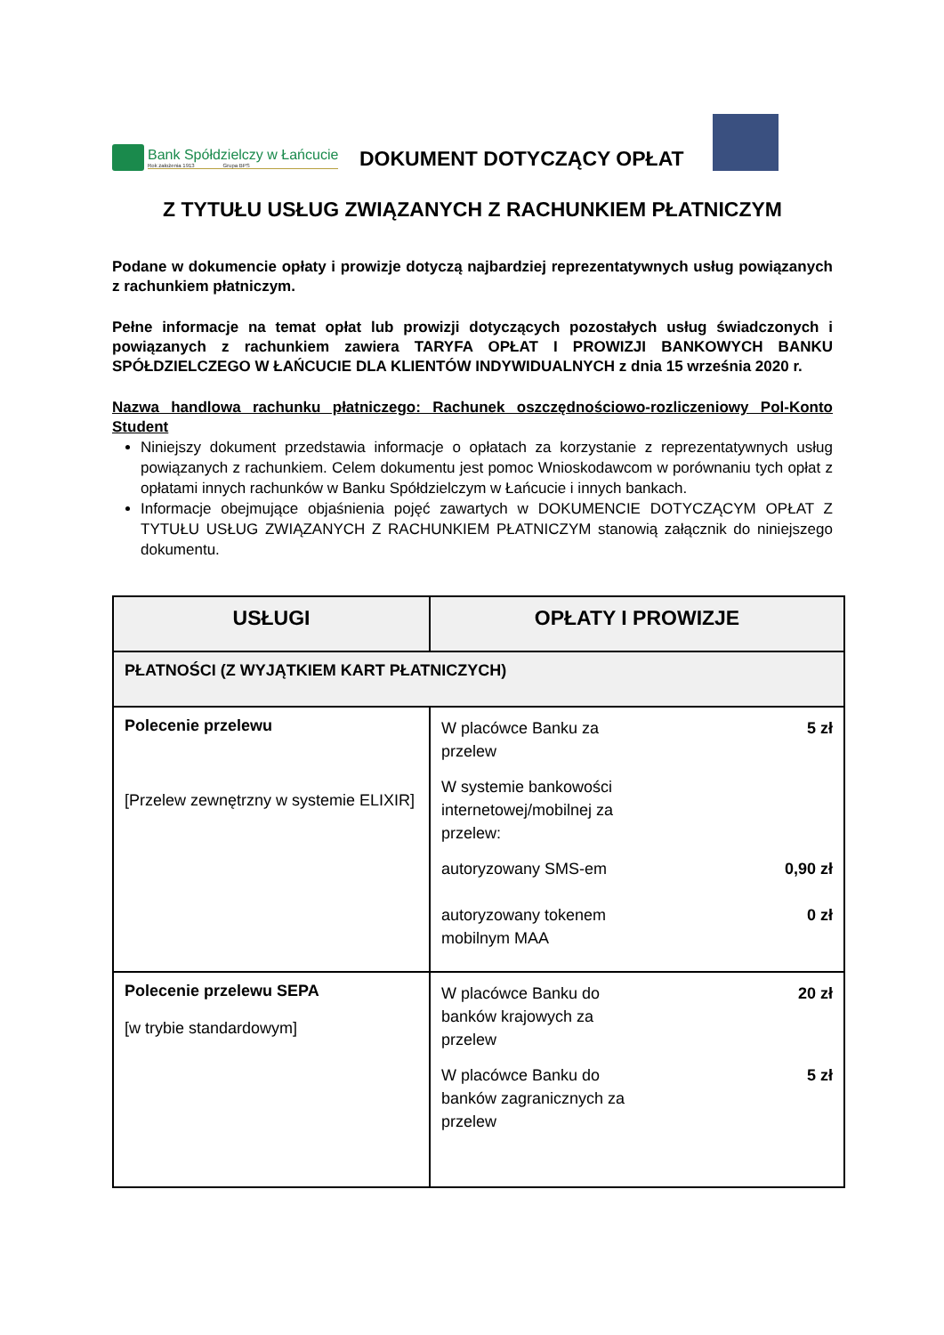Bank Spółdzielczy w Łańcucie
Rok założenia 1913 Grupa BPS
DOKUMENT DOTYCZĄCY OPŁAT
Z TYTUŁU USŁUG ZWIĄZANYCH Z RACHUNKIEM PŁATNICZYM
Podane w dokumencie opłaty i prowizje dotyczą najbardziej reprezentatywnych usług powiązanych z rachunkiem płatniczym.
Pełne informacje na temat opłat lub prowizji dotyczących pozostałych usług świadczonych i powiązanych z rachunkiem zawiera TARYFA OPŁAT I PROWIZJI BANKOWYCH BANKU SPÓŁDZIELCZEGO W ŁAŃCUCIE DLA KLIENTÓW INDYWIDUALNYCH z dnia 15 września 2020 r.
Nazwa handlowa rachunku płatniczego: Rachunek oszczędnościowo-rozliczeniowy Pol-Konto Student
Niniejszy dokument przedstawia informacje o opłatach za korzystanie z reprezentatywnych usług powiązanych z rachunkiem. Celem dokumentu jest pomoc Wnioskodawcom w porównaniu tych opłat z opłatami innych rachunków w Banku Spółdzielczym w Łańcucie i innych bankach.
Informacje obejmujące objaśnienia pojęć zawartych w DOKUMENCIE DOTYCZĄCYM OPŁAT Z TYTUŁU USŁUG ZWIĄZANYCH Z RACHUNKIEM PŁATNICZYM stanowią załącznik do niniejszego dokumentu.
| USŁUGI | OPŁATY I PROWIZJE |
| --- | --- |
| PŁATNOŚCI (Z WYJĄTKIEM KART PŁATNICZYCH) | |
| Polecenie przelewu [Przelew zewnętrzny w systemie ELIXIR] | W placówce Banku za przelew 5 zł W systemie bankowości internetowej/mobilnej za przelew: autoryzowany SMS-em 0,90 zł autoryzowany tokenem mobilnym MAA 0 zł |
| Polecenie przelewu SEPA [w trybie standardowym] | W placówce Banku do banków krajowych za przelew 20 zł W placówce Banku do banków zagranicznych za przelew 5 zł |